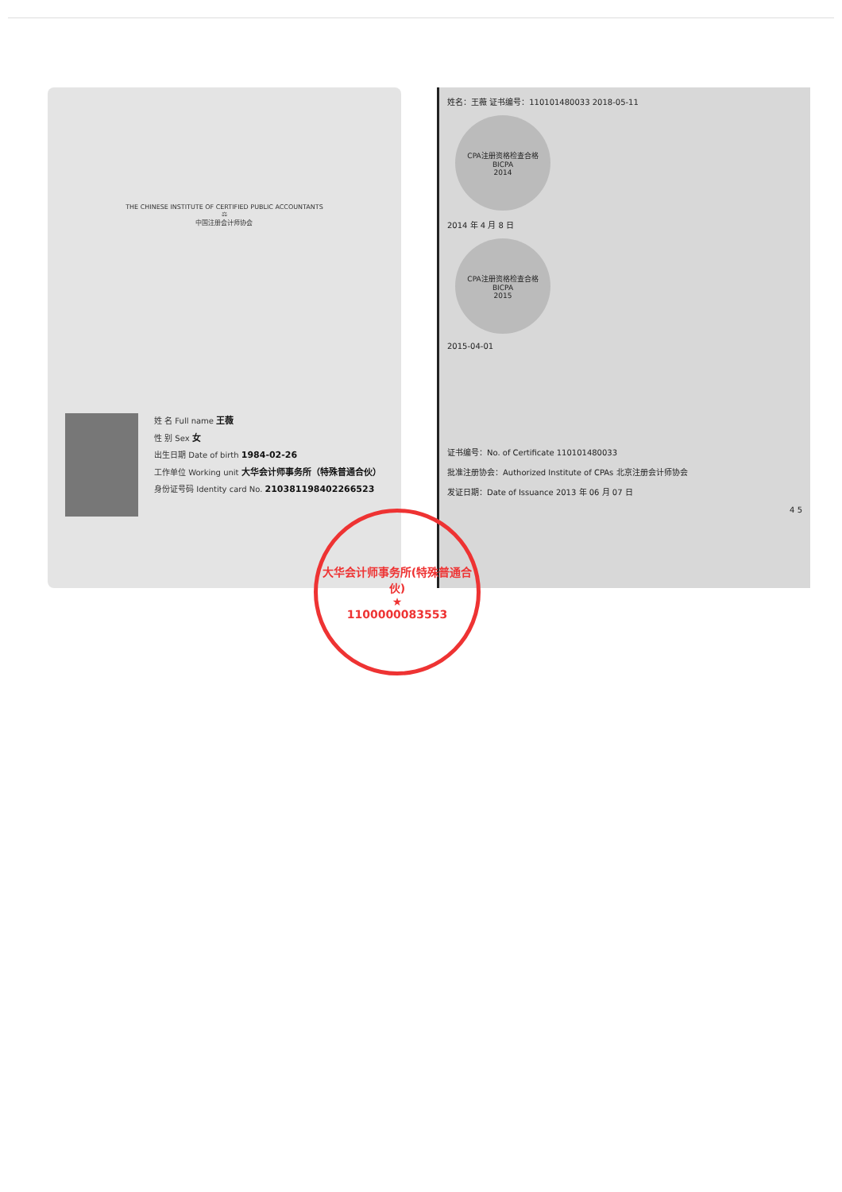THE CHINESE INSTITUTE OF CERTIFIED PUBLIC ACCOUNTANTS
⚖
中国注册会计师协会
姓 名 Full name 王薇
性 别 Sex 女
出生日期 Date of birth 1984-02-26
工作单位 Working unit 大华会计师事务所（特殊普通合伙）
身份证号码 Identity card No. 210381198402266523
姓名：王薇 证书编号：110101480033 2018-05-11
CPA注册资格检查合格
BICPA
2014
2014 年 4 月 8 日
CPA注册资格检查合格
BICPA
2015
2015-04-01
证书编号：No. of Certificate 110101480033
批准注册协会：Authorized Institute of CPAs 北京注册会计师协会
发证日期：Date of Issuance 2013 年 06 月 07 日
4 5
大华会计师事务所(特殊普通合伙)
★
1100000083553